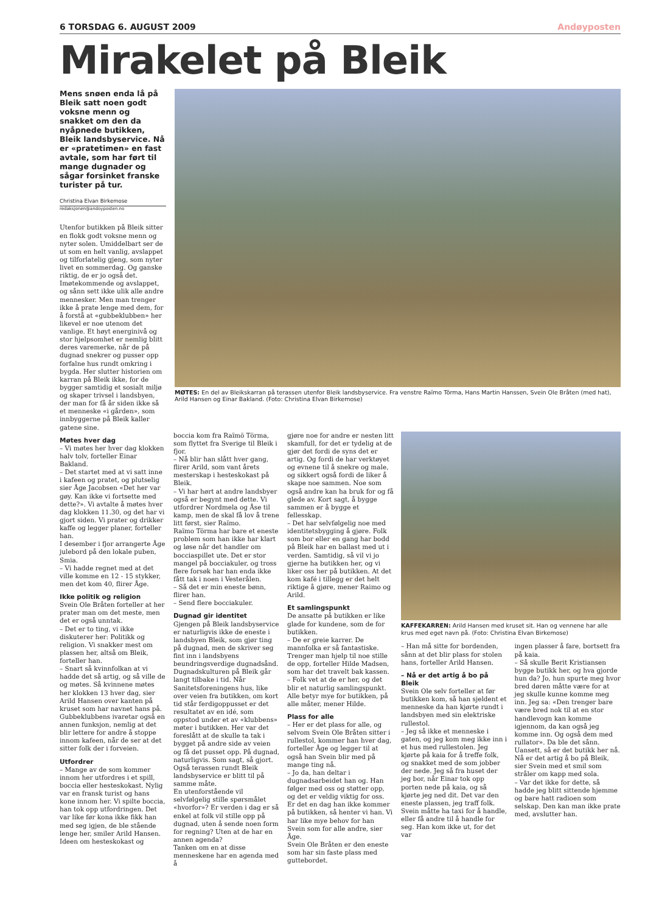6 TORSDAG 6. AUGUST 2009 Andøyposten
Mirakelet på Bleik
Mens snøen enda lå på Bleik satt noen godt voksne menn og snakket om den da nyåpnede butikken, Bleik landsbyservice. Nå er «pratetimen» en fast avtale, som har ført til mange dugnader og sågar forsinket franske turister på tur.
Christina Elvan Birkemose
redaksjonen@andoyposten.no
Utenfor butikken på Bleik sitter en flokk godt voksne menn og nyter solen. Umiddelbart ser de ut som en helt vanlig, avslappet og tilforlatelig gjeng, som nyter livet en sommerdag. Og ganske riktig, de er jo også det. Imøtekommende og avslappet, og sånn sett ikke ulik alle andre mennesker. Men man trenger ikke å prate lenge med dem, for å forstå at «gubbeklubben» her likevel er noe utenom det vanlige. Et høyt energinivå og stor hjelpsomhet er nemlig blitt deres varemerke, når de på dugnad snekrer og pusser opp forfalne hus rundt omkring i bygda. Her slutter historien om karran på Bleik ikke, for de bygger samtidig et sosialt miljø og skaper trivsel i landsbyen, der man for få år siden ikke så et menneske «i gården», som innbyggerne på Bleik kaller gatene sine.
MØTES: En del av Bleikskarran på terassen utenfor Bleik landsbyservice. Fra venstre Raïmo Törma, Hans Martin Hanssen, Svein Ole Bråten (med hat), Arild Hansen og Einar Bakland. (Foto: Christina Elvan Birkemose)
Møtes hver dag
– Vi møtes her hver dag klokken halv tolv, forteller Einar Bakland.
– Det startet med at vi satt inne i kafeen og pratet, og plutselig sier Åge Jacobsen «Det her var gøy. Kan ikke vi fortsette med dette?». Vi avtalte å møtes hver dag klokken 11.30, og det har vi gjort siden. Vi prater og drikker kaffe og legger planer, forteller han.
I desember i fjor arrangerte Åge julebord på den lokale puben, Smia.
– Vi hadde regnet med at det ville komme en 12 - 15 stykker, men det kom 40, flirer Åge.
Ikke politik og religion
Svein Ole Bråten forteller at her prater man om det meste, men det er også unntak.
– Det er to ting, vi ikke diskuterer her: Politikk og religion. Vi snakker mest om plassen her, altså om Bleik, forteller han.
– Snart så kvinnfolkan at vi hadde det så artig, og så ville de og møtes. Så kvinnene møtes her klokken 13 hver dag, sier Arild Hansen over kanten på kruset som har navnet hans på.
Gubbeklubbens ivaretar også en annen funksjon, nemlig at det blir lettere for andre å stoppe innom kafeen, når de ser at det sitter folk der i forveien.
Utfordrer
– Mange av de som kommer innom her utfordres i et spill, boccia eller hesteskokast. Nylig var en fransk turist og hans kone innom her. Vi spilte boccia, han tok opp utfordringen. Det var like før kona ikke fikk han med seg igjen, de ble stående lenge her, smiler Arild Hansen.
Ideen om hesteskokast og
boccia kom fra Raïmö Törma, som flyttet fra Sverige til Bleik i fjor.
– Nå blir han slått hver gang, flirer Arild, som vant årets mesterskap i hesteskokast på Bleik.
– Vi har hørt at andre landsbyer også er begynt med dette. Vi utfordrer Nordmela og Åse til kamp, men de skal få lov å trene litt først, sier Raïmo.
Raïmo Törma har bare et eneste problem som han ikke har klart og løse når det handler om bocciaspillet ute. Det er stor mangel på bocciakuler, og tross flere forsøk har han enda ikke fått tak i noen i Vesterålen.
– Så det er min eneste bønn, flirer han.
– Send flere bocciakuler.
Dugnad gir identitet
Gjengen på Bleik landsbyservice er naturligvis ikke de eneste i landsbyen Bleik, som gjør ting på dugnad, men de skriver seg fint inn i landsbyens beundringsverdige dugnadsånd. Dugnadskulturen på Bleik går langt tilbake i tid. Når Sanitetsforeningens hus, like over veien fra butikken, om kort tid står ferdigoppusset er det resultatet av en idé, som oppstod under et av «klubbens» møter i butikken. Her var det foreslått at de skulle ta tak i bygget på andre side av veien og få det pusset opp. På dugnad, naturligvis. Som sagt, så gjort. Også terassen rundt Bleik landsbyservice er blitt til på samme måte.
En utenforstående vil selvfølgelig stille spørsmålet «hvorfor»? Er verden i dag er så enkel at folk vil stille opp på dugnad, uten å sende noen form for regning? Uten at de har en annen agenda?
Tanken om en at disse menneskene har en agenda med å
gjøre noe for andre er nesten litt skamfull, for det er tydelig at de gjør det fordi de syns det er artig. Og fordi de har verktøyet og evnene til å snekre og male, og sikkert også fordi de liker å skape noe sammen. Noe som også andre kan ha bruk for og få glede av. Kort sagt, å bygge sammen er å bygge et fellesskap.
– Det har selvfølgelig noe med identitetsbygging å gjøre. Folk som bor eller en gang har bodd på Bleik har en ballast med ut i verden. Samtidig, så vil vi jo gjerne ha butikken her, og vi liker oss her på butikken. At det kom kafé i tillegg er det helt riktige å gjøre, mener Raimo og Arild.
Et samlingspunkt
De ansatte på butikken er like glade for kundene, som de for butikken.
– De er greie karrer. De mannfolka er så fantastiske. Trenger man hjelp til noe stille de opp, forteller Hilde Madsen, som har det travelt bak kassen.
– Folk vet at de er her, og det blir et naturlig samlingspunkt. Alle betyr mye for butikken, på alle måter, mener Hilde.
Plass for alle
– Her er det plass for alle, og selvom Svein Ole Bråten sitter i rullestol, kommer han hver dag, forteller Åge og legger til at også han Svein blir med på mange ting nå.
– Jo da, han deltar i dugnadsarbeidet han og. Han følger med oss og støtter opp, og det er veldig viktig for oss. Er det en dag han ikke kommer på butikken, så henter vi han. Vi har like mye behov for han Svein som for alle andre, sier Åge.
Svein Ole Bråten er den eneste som har sin faste plass med gutte­bordet.
KAFFEKARREN: Arild Hansen med kruset sit. Han og vennene har alle krus med eget navn på. (Foto: Christina Elvan Birkemose)
– Han må sitte for bordenden, sånn at det blir plass for stolen hans, forteller Arild Hansen.
– Nå er det artig å bo på Bleik
Svein Ole selv forteller at før butikken kom, så han sjeldent et menneske da han kjørte rundt i landsbyen med sin elektriske rullestol.
– Jeg så ikke et menneske i gaten, og jeg kom meg ikke inn i et hus med rullestolen. Jeg kjørte på kaia for å treffe folk, og snakket med de som jobber der nede. Jeg så fra huset der jeg bor, når Einar tok opp porten nede på kaia, og så kjørte jeg ned dit. Det var den eneste plassen, jeg traff folk.
Svein måtte ha taxi for å handle, eller få andre til å handle for seg. Han kom ikke ut, for det var
ingen plasser å fare, bortsett fra på kaia.
– Så skulle Berit Kristiansen bygge butikk her, og hva gjorde hun da? Jo, hun spurte meg hvor bred døren måtte være for at jeg skulle kunne komme meg inn. Jeg sa: «Den trenger bare være bred nok til at en stor handlevogn kan komme igjennom, da kan også jeg komme inn. Og også dem med rullator». Da ble det sånn. Uansett, så er det butikk her nå. Nå er det artig å bo på Bleik, sier Svein med et smil som stråler om kapp med sola.
– Var det ikke for dette, så hadde jeg blitt sittende hjemme og bare hatt radioen som selskap. Den kan man ikke prate med, avslutter han.